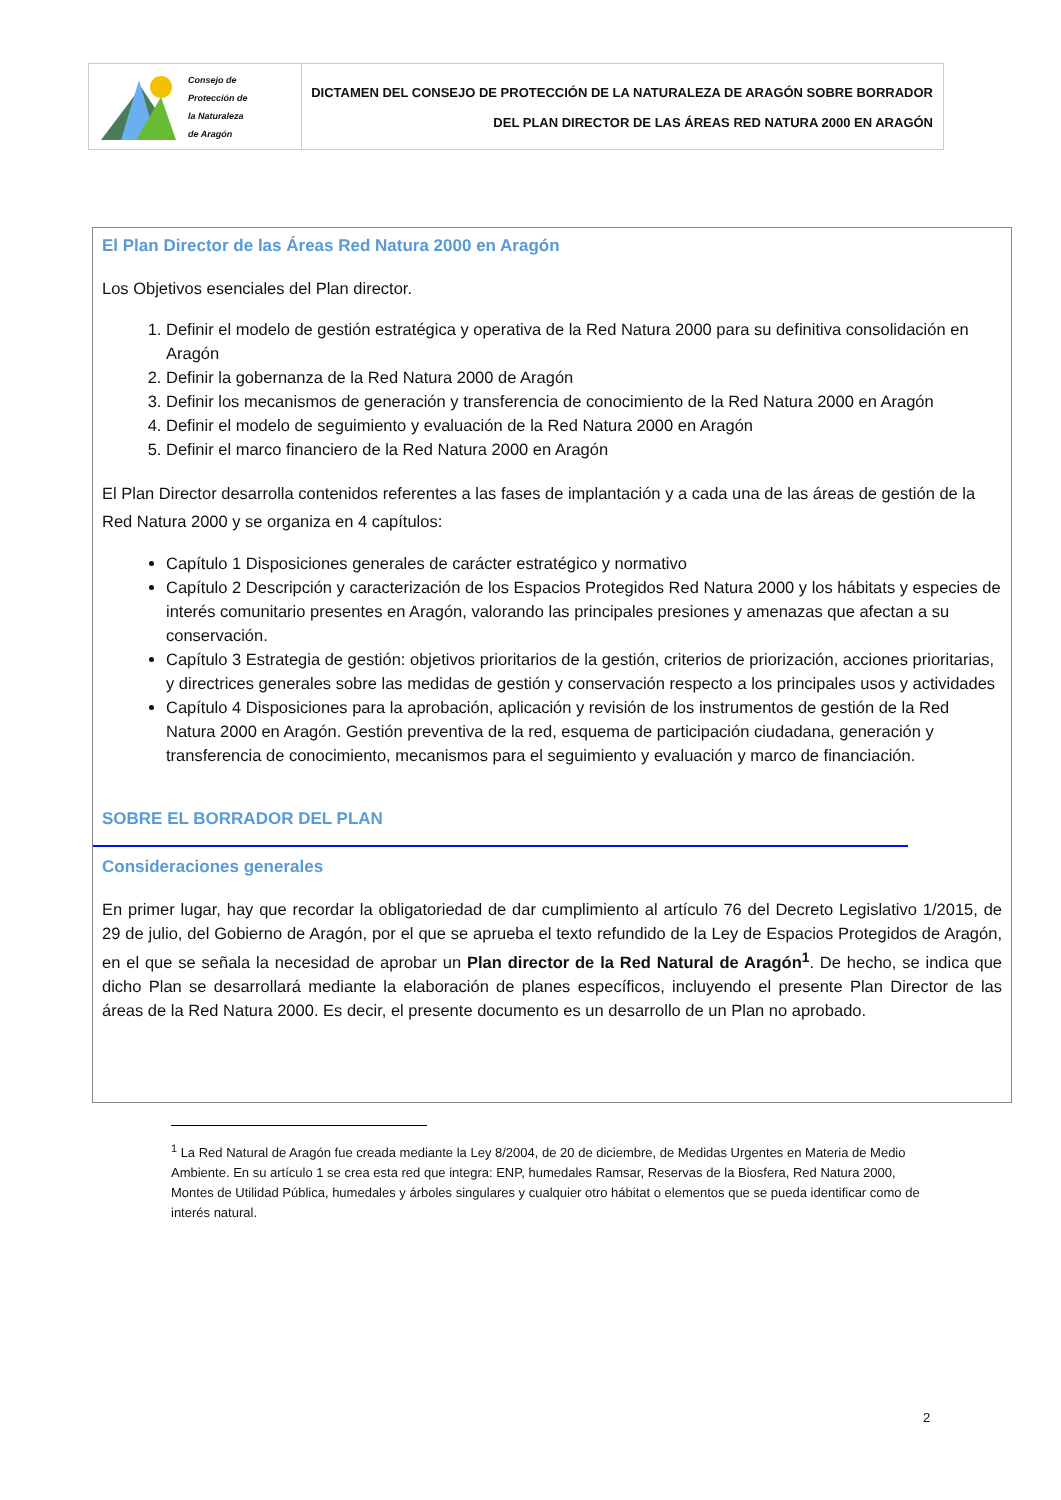Consejo de
Protección de
la Naturaleza
de Aragón
DICTAMEN DEL CONSEJO DE PROTECCIÓN DE LA NATURALEZA DE ARAGÓN SOBRE BORRADOR
DEL PLAN DIRECTOR DE LAS ÁREAS RED NATURA 2000 EN ARAGÓN
El Plan Director de las Áreas Red Natura 2000 en Aragón
Los Objetivos esenciales del Plan director.
1. Definir el modelo de gestión estratégica y operativa de la Red Natura 2000 para su definitiva consolidación en Aragón
2. Definir la gobernanza de la Red Natura 2000 de Aragón
3. Definir los mecanismos de generación y transferencia de conocimiento de la Red Natura 2000 en Aragón
4. Definir el modelo de seguimiento y evaluación de la Red Natura 2000 en Aragón
5. Definir el marco financiero de la Red Natura 2000 en Aragón
El Plan Director desarrolla contenidos referentes a las fases de implantación y a cada una de las áreas de gestión de la Red Natura 2000 y se organiza en 4 capítulos:
Capítulo 1 Disposiciones generales de carácter estratégico y normativo
Capítulo 2 Descripción y caracterización de los Espacios Protegidos Red Natura 2000 y los hábitats y especies de interés comunitario presentes en Aragón, valorando las principales presiones y amenazas que afectan a su conservación.
Capítulo 3 Estrategia de gestión: objetivos prioritarios de la gestión, criterios de priorización, acciones prioritarias, y directrices generales sobre las medidas de gestión y conservación respecto a los principales usos y actividades
Capítulo 4 Disposiciones para la aprobación, aplicación y revisión de los instrumentos de gestión de la Red Natura 2000 en Aragón. Gestión preventiva de la red, esquema de participación ciudadana, generación y transferencia de conocimiento, mecanismos para el seguimiento y evaluación y marco de financiación.
SOBRE EL BORRADOR DEL PLAN
Consideraciones generales
En primer lugar, hay que recordar la obligatoriedad de dar cumplimiento al artículo 76 del Decreto Legislativo 1/2015, de 29 de julio, del Gobierno de Aragón, por el que se aprueba el texto refundido de la Ley de Espacios Protegidos de Aragón, en el que se señala la necesidad de aprobar un Plan director de la Red Natural de Aragón<sup>1</sup>. De hecho, se indica que dicho Plan se desarrollará mediante la elaboración de planes específicos, incluyendo el presente Plan Director de las áreas de la Red Natura 2000. Es decir, el presente documento es un desarrollo de un Plan no aprobado.
<sup>1</sup> La Red Natural de Aragón fue creada mediante la Ley 8/2004, de 20 de diciembre, de Medidas Urgentes en Materia de Medio Ambiente. En su artículo 1 se crea esta red que integra: ENP, humedales Ramsar, Reservas de la Biosfera, Red Natura 2000, Montes de Utilidad Pública, humedales y árboles singulares y cualquier otro hábitat o elementos que se pueda identificar como de interés natural.
2